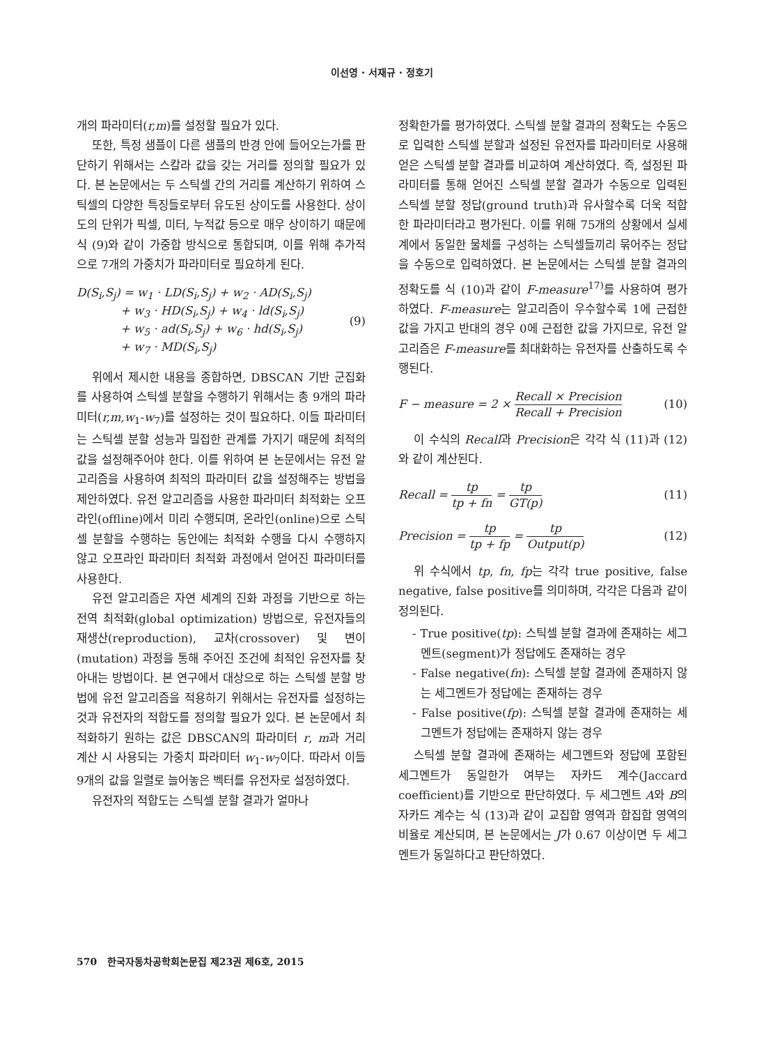이선영 · 서재규 · 정호기
개의 파라미터(r,m)를 설정할 필요가 있다.
또한, 특정 샘플이 다른 샘플의 반경 안에 들어오는가를 판단하기 위해서는 스칼라 값을 갖는 거리를 정의할 필요가 있다. 본 논문에서는 두 스틱셀 간의 거리를 계산하기 위하여 스틱셀의 다양한 특징들로부터 유도된 상이도를 사용한다. 상이도의 단위가 픽셀, 미터, 누적값 등으로 매우 상이하기 때문에 식 (9)와 같이 가중합 방식으로 통합되며, 이를 위해 추가적으로 7개의 가중치가 파라미터로 필요하게 된다.
D(S<sub>i</sub>,S<sub>j</sub>) = w<sub>1</sub> · LD(S<sub>i</sub>,S<sub>j</sub>) + w<sub>2</sub> · AD(S<sub>i</sub>,S<sub>j</sub>)
+ w<sub>3</sub> · HD(S<sub>i</sub>,S<sub>j</sub>) + w<sub>4</sub> · ld(S<sub>i</sub>,S<sub>j</sub>)
+ w<sub>5</sub> · ad(S<sub>i</sub>,S<sub>j</sub>) + w<sub>6</sub> · hd(S<sub>i</sub>,S<sub>j</sub>)
+ w<sub>7</sub> · MD(S<sub>i</sub>,S<sub>j</sub>)
(9)
위에서 제시한 내용을 종합하면, DBSCAN 기반 군집화를 사용하여 스틱셀 분할을 수행하기 위해서는 총 9개의 파라미터(r,m,w<sub>1</sub>-w<sub>7</sub>)를 설정하는 것이 필요하다. 이들 파라미터는 스틱셀 분할 성능과 밀접한 관계를 가지기 때문에 최적의 값을 설정해주어야 한다. 이를 위하여 본 논문에서는 유전 알고리즘을 사용하여 최적의 파라미터 값을 설정해주는 방법을 제안하였다. 유전 알고리즘을 사용한 파라미터 최적화는 오프라인(offline)에서 미리 수행되며, 온라인(online)으로 스틱셀 분할을 수행하는 동안에는 최적화 수행을 다시 수행하지 않고 오프라인 파라미터 최적화 과정에서 얻어진 파라미터를 사용한다.
유전 알고리즘은 자연 세계의 진화 과정을 기반으로 하는 전역 최적화(global optimization) 방법으로, 유전자들의 재생산(reproduction), 교차(crossover) 및 변이(mutation) 과정을 통해 주어진 조건에 최적인 유전자를 찾아내는 방법이다. 본 연구에서 대상으로 하는 스틱셀 분할 방법에 유전 알고리즘을 적용하기 위해서는 유전자를 설정하는 것과 유전자의 적합도를 정의할 필요가 있다. 본 논문에서 최적화하기 원하는 값은 DBSCAN의 파라미터 r, m과 거리 계산 시 사용되는 가중치 파라미터 w<sub>1</sub>-w<sub>7</sub>이다. 따라서 이들 9개의 값을 일렬로 늘어놓은 벡터를 유전자로 설정하였다.
유전자의 적합도는 스틱셀 분할 결과가 얼마나
정확한가를 평가하였다. 스틱셀 분할 결과의 정확도는 수동으로 입력한 스틱셀 분할과 설정된 유전자를 파라미터로 사용해 얻은 스틱셀 분할 결과를 비교하여 계산하였다. 즉, 설정된 파라미터를 통해 얻어진 스틱셀 분할 결과가 수동으로 입력된 스틱셀 분할 정답(ground truth)과 유사할수록 더욱 적합한 파라미터라고 평가된다. 이를 위해 75개의 상황에서 실세계에서 동일한 물체를 구성하는 스틱셀들끼리 묶어주는 정답을 수동으로 입력하였다. 본 논문에서는 스틱셀 분할 결과의 정확도를 식 (10)과 같이 F-measure<sup>17)</sup>를 사용하여 평가하였다. F-measure는 알고리즘이 우수할수록 1에 근접한 값을 가지고 반대의 경우 0에 근접한 값을 가지므로, 유전 알고리즘은 F-measure를 최대화하는 유전자를 산출하도록 수행된다.
F − measure = 2 × Recall × Precision Recall + Precision (10)
이 수식의 Recall과 Precision은 각각 식 (11)과 (12)와 같이 계산된다.
Recall = tp tp + fn = tp GT(p) (11)
Precision = tp tp + fp = tp Output(p) (12)
위 수식에서 tp, fn, fp는 각각 true positive, false negative, false positive를 의미하며, 각각은 다음과 같이 정의된다.
- True positive(tp): 스틱셀 분할 결과에 존재하는 세그멘트(segment)가 정답에도 존재하는 경우
- False negative(fn): 스틱셀 분할 결과에 존재하지 않는 세그멘트가 정답에는 존재하는 경우
- False positive(fp): 스틱셀 분할 결과에 존재하는 세그멘트가 정답에는 존재하지 않는 경우
스틱셀 분할 결과에 존재하는 세그멘트와 정답에 포함된 세그멘트가 동일한가 여부는 자카드 계수(Jaccard coefficient)를 기반으로 판단하였다. 두 세그멘트 A와 B의 자카드 계수는 식 (13)과 같이 교집합 영역과 합집합 영역의 비율로 계산되며, 본 논문에서는 J가 0.67 이상이면 두 세그멘트가 동일하다고 판단하였다.
570 한국자동차공학회논문집 제23권 제6호, 2015